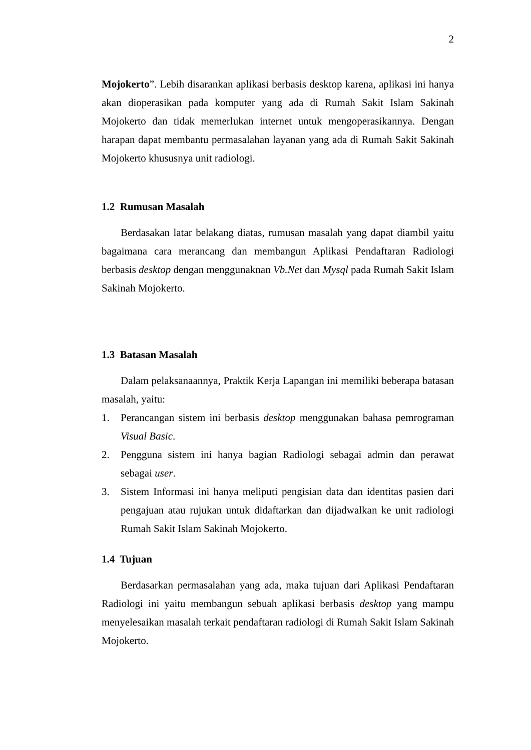2
Mojokerto”. Lebih disarankan aplikasi berbasis desktop karena, aplikasi ini hanya akan dioperasikan pada komputer yang ada di Rumah Sakit Islam Sakinah Mojokerto dan tidak memerlukan internet untuk mengoperasikannya. Dengan harapan dapat membantu permasalahan layanan yang ada di Rumah Sakit Sakinah Mojokerto khususnya unit radiologi.
1.2 Rumusan Masalah
Berdasakan latar belakang diatas, rumusan masalah yang dapat diambil yaitu bagaimana cara merancang dan membangun Aplikasi Pendaftaran Radiologi berbasis desktop dengan menggunaknan Vb.Net dan Mysql pada Rumah Sakit Islam Sakinah Mojokerto.
1.3 Batasan Masalah
Dalam pelaksanaannya, Praktik Kerja Lapangan ini memiliki beberapa batasan masalah, yaitu:
1. Perancangan sistem ini berbasis desktop menggunakan bahasa pemrograman Visual Basic.
2. Pengguna sistem ini hanya bagian Radiologi sebagai admin dan perawat sebagai user.
3. Sistem Informasi ini hanya meliputi pengisian data dan identitas pasien dari pengajuan atau rujukan untuk didaftarkan dan dijadwalkan ke unit radiologi Rumah Sakit Islam Sakinah Mojokerto.
1.4 Tujuan
Berdasarkan permasalahan yang ada, maka tujuan dari Aplikasi Pendaftaran Radiologi ini yaitu membangun sebuah aplikasi berbasis desktop yang mampu menyelesaikan masalah terkait pendaftaran radiologi di Rumah Sakit Islam Sakinah Mojokerto.